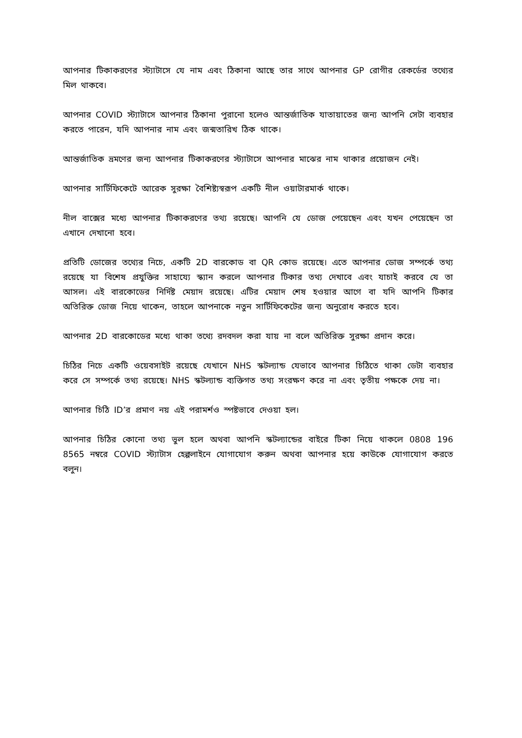আপনার টিকাকরণের স্ট্যাটাসে যে নাম এবং ঠিকানা আছে তার সাথে আপনার GP রোগীর রেকর্ডের তথ্যের মিল থাকবে।
আপনার COVID স্ট্যাটাসে আপনার ঠিকানা পুরানো হলেও আন্তর্জাতিক যাতায়াতের জন্য আপনি সেটা ব্যবহার করতে পারেন, যদি আপনার নাম এবং জন্মতারিখ ঠিক থাকে।
আন্তর্জাতিক ভ্রমণের জন্য আপনার টিকাকরণের স্ট্যাটাসে আপনার মাঝের নাম থাকার প্রয়োজন নেই।
আপনার সার্টিফিকেটে আরেক সুরক্ষা বৈশিষ্ট্যস্বরূপ একটি নীল ওয়াটারমার্ক থাকে।
নীল বাক্সের মধ্যে আপনার টিকাকরণের তথ্য রয়েছে। আপনি যে ডোজ পেয়েছেন এবং যখন পেয়েছেন তা এখানে দেখানো হবে।
প্রতিটি ডোজের তথ্যের নিচে, একটি 2D বারকোড বা QR কোড রয়েছে। এতে আপনার ডোজ সম্পর্কে তথ্য রয়েছে যা বিশেষ প্রযুক্তির সাহায্যে স্ক্যান করলে আপনার টিকার তথ্য দেখাবে এবং যাচাই করবে যে তা আসল। এই বারকোডের নির্দিষ্ট মেয়াদ রয়েছে। এটির মেয়াদ শেষ হওয়ার আগে বা যদি আপনি টিকার অতিরিক্ত ডোজ নিয়ে থাকেন, তাহলে আপনাকে নতুন সার্টিফিকেটের জন্য অনুরোধ করতে হবে।
আপনার 2D বারকোডের মধ্যে থাকা তথ্যে রদবদল করা যায় না বলে অতিরিক্ত সুরক্ষা প্রদান করে।
চিঠির নিচে একটি ওয়েবসাইট রয়েছে যেখানে NHS স্কটল্যান্ড যেভাবে আপনার চিঠিতে থাকা ডেটা ব্যবহার করে সে সম্পর্কে তথ্য রয়েছে। NHS স্কটল্যান্ড ব্যক্তিগত তথ্য সংরক্ষণ করে না এবং তৃতীয় পক্ষকে দেয় না।
আপনার চিঠি ID’র প্রমাণ নয় এই পরামর্শও স্পষ্টভাবে দেওয়া হল।
আপনার চিঠির কোনো তথ্য ভুল হলে অথবা আপনি স্কটল্যান্ডের বাইরে টিকা নিয়ে থাকলে 0808 196 8565 নম্বরে COVID স্ট্যাটাস হেল্পলাইনে যোগাযোগ করুন অথবা আপনার হয়ে কাউকে যোগাযোগ করতে বলুন।